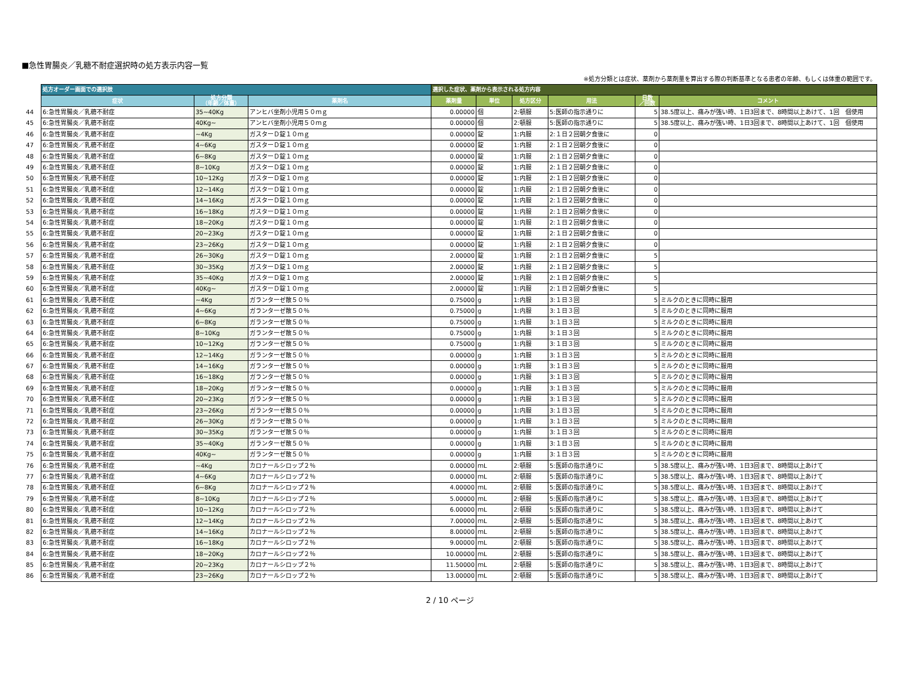■急性胃腸炎／乳糖不耐症選択時の処方表示内容一覧
※処方分類とは症状、薬剤から薬剤量を算出する際の判断基準となる患者の年齢、もしくは体重の範囲です。
| | 処方オーダー画面での選択肢 | | | 選択した症状、薬剤から表示される処方内容 | | | | | |
| | 症状 | 処方分類 （年齢／体重） | 薬剤名 | 薬剤量 | 単位 | 処方区分 | 用法 | 日数 ／回数 | コメント |
| 44 | 6:急性胃腸炎／乳糖不耐症 | 35~40Kg | アンヒバ坐剤小児用５０ｍｇ | 0.00000 | 個 | 2:頓服 | 5:医師の指示通りに | 5 | 38.5度以上、痛みが強い時、1日3回まで、8時間以上あけて、1回 個使用 |
| 45 | 6:急性胃腸炎／乳糖不耐症 | 40Kg~ | アンヒバ坐剤小児用５０ｍｇ | 0.00000 | 個 | 2:頓服 | 5:医師の指示通りに | 5 | 38.5度以上、痛みが強い時、1日3回まで、8時間以上あけて、1回 個使用 |
| 46 | 6:急性胃腸炎／乳糖不耐症 | ~4Kg | ガスターＤ錠１０ｍｇ | 0.00000 | 錠 | 1:内服 | 2:１日２回朝夕食後に | 0 | |
| 47 | 6:急性胃腸炎／乳糖不耐症 | 4~6Kg | ガスターＤ錠１０ｍｇ | 0.00000 | 錠 | 1:内服 | 2:１日２回朝夕食後に | 0 | |
| 48 | 6:急性胃腸炎／乳糖不耐症 | 6~8Kg | ガスターＤ錠１０ｍｇ | 0.00000 | 錠 | 1:内服 | 2:１日２回朝夕食後に | 0 | |
| 49 | 6:急性胃腸炎／乳糖不耐症 | 8~10Kg | ガスターＤ錠１０ｍｇ | 0.00000 | 錠 | 1:内服 | 2:１日２回朝夕食後に | 0 | |
| 50 | 6:急性胃腸炎／乳糖不耐症 | 10~12Kg | ガスターＤ錠１０ｍｇ | 0.00000 | 錠 | 1:内服 | 2:１日２回朝夕食後に | 0 | |
| 51 | 6:急性胃腸炎／乳糖不耐症 | 12~14Kg | ガスターＤ錠１０ｍｇ | 0.00000 | 錠 | 1:内服 | 2:１日２回朝夕食後に | 0 | |
| 52 | 6:急性胃腸炎／乳糖不耐症 | 14~16Kg | ガスターＤ錠１０ｍｇ | 0.00000 | 錠 | 1:内服 | 2:１日２回朝夕食後に | 0 | |
| 53 | 6:急性胃腸炎／乳糖不耐症 | 16~18Kg | ガスターＤ錠１０ｍｇ | 0.00000 | 錠 | 1:内服 | 2:１日２回朝夕食後に | 0 | |
| 54 | 6:急性胃腸炎／乳糖不耐症 | 18~20Kg | ガスターＤ錠１０ｍｇ | 0.00000 | 錠 | 1:内服 | 2:１日２回朝夕食後に | 0 | |
| 55 | 6:急性胃腸炎／乳糖不耐症 | 20~23Kg | ガスターＤ錠１０ｍｇ | 0.00000 | 錠 | 1:内服 | 2:１日２回朝夕食後に | 0 | |
| 56 | 6:急性胃腸炎／乳糖不耐症 | 23~26Kg | ガスターＤ錠１０ｍｇ | 0.00000 | 錠 | 1:内服 | 2:１日２回朝夕食後に | 0 | |
| 57 | 6:急性胃腸炎／乳糖不耐症 | 26~30Kg | ガスターＤ錠１０ｍｇ | 2.00000 | 錠 | 1:内服 | 2:１日２回朝夕食後に | 5 | |
| 58 | 6:急性胃腸炎／乳糖不耐症 | 30~35Kg | ガスターＤ錠１０ｍｇ | 2.00000 | 錠 | 1:内服 | 2:１日２回朝夕食後に | 5 | |
| 59 | 6:急性胃腸炎／乳糖不耐症 | 35~40Kg | ガスターＤ錠１０ｍｇ | 2.00000 | 錠 | 1:内服 | 2:１日２回朝夕食後に | 5 | |
| 60 | 6:急性胃腸炎／乳糖不耐症 | 40Kg~ | ガスターＤ錠１０ｍｇ | 2.00000 | 錠 | 1:内服 | 2:１日２回朝夕食後に | 5 | |
| 61 | 6:急性胃腸炎／乳糖不耐症 | ~4Kg | ガランターゼ散５０％ | 0.75000 | g | 1:内服 | 3:１日３回 | 5 | ミルクのときに同時に服用 |
| 62 | 6:急性胃腸炎／乳糖不耐症 | 4~6Kg | ガランターゼ散５０％ | 0.75000 | g | 1:内服 | 3:１日３回 | 5 | ミルクのときに同時に服用 |
| 63 | 6:急性胃腸炎／乳糖不耐症 | 6~8Kg | ガランターゼ散５０％ | 0.75000 | g | 1:内服 | 3:１日３回 | 5 | ミルクのときに同時に服用 |
| 64 | 6:急性胃腸炎／乳糖不耐症 | 8~10Kg | ガランターゼ散５０％ | 0.75000 | g | 1:内服 | 3:１日３回 | 5 | ミルクのときに同時に服用 |
| 65 | 6:急性胃腸炎／乳糖不耐症 | 10~12Kg | ガランターゼ散５０％ | 0.75000 | g | 1:内服 | 3:１日３回 | 5 | ミルクのときに同時に服用 |
| 66 | 6:急性胃腸炎／乳糖不耐症 | 12~14Kg | ガランターゼ散５０％ | 0.00000 | g | 1:内服 | 3:１日３回 | 5 | ミルクのときに同時に服用 |
| 67 | 6:急性胃腸炎／乳糖不耐症 | 14~16Kg | ガランターゼ散５０％ | 0.00000 | g | 1:内服 | 3:１日３回 | 5 | ミルクのときに同時に服用 |
| 68 | 6:急性胃腸炎／乳糖不耐症 | 16~18Kg | ガランターゼ散５０％ | 0.00000 | g | 1:内服 | 3:１日３回 | 5 | ミルクのときに同時に服用 |
| 69 | 6:急性胃腸炎／乳糖不耐症 | 18~20Kg | ガランターゼ散５０％ | 0.00000 | g | 1:内服 | 3:１日３回 | 5 | ミルクのときに同時に服用 |
| 70 | 6:急性胃腸炎／乳糖不耐症 | 20~23Kg | ガランターゼ散５０％ | 0.00000 | g | 1:内服 | 3:１日３回 | 5 | ミルクのときに同時に服用 |
| 71 | 6:急性胃腸炎／乳糖不耐症 | 23~26Kg | ガランターゼ散５０％ | 0.00000 | g | 1:内服 | 3:１日３回 | 5 | ミルクのときに同時に服用 |
| 72 | 6:急性胃腸炎／乳糖不耐症 | 26~30Kg | ガランターゼ散５０％ | 0.00000 | g | 1:内服 | 3:１日３回 | 5 | ミルクのときに同時に服用 |
| 73 | 6:急性胃腸炎／乳糖不耐症 | 30~35Kg | ガランターゼ散５０％ | 0.00000 | g | 1:内服 | 3:１日３回 | 5 | ミルクのときに同時に服用 |
| 74 | 6:急性胃腸炎／乳糖不耐症 | 35~40Kg | ガランターゼ散５０％ | 0.00000 | g | 1:内服 | 3:１日３回 | 5 | ミルクのときに同時に服用 |
| 75 | 6:急性胃腸炎／乳糖不耐症 | 40Kg~ | ガランターゼ散５０％ | 0.00000 | g | 1:内服 | 3:１日３回 | 5 | ミルクのときに同時に服用 |
| 76 | 6:急性胃腸炎／乳糖不耐症 | ~4Kg | カロナールシロップ２％ | 0.00000 | ｍL | 2:頓服 | 5:医師の指示通りに | 5 | 38.5度以上、痛みが強い時、1日3回まで、8時間以上あけて |
| 77 | 6:急性胃腸炎／乳糖不耐症 | 4~6Kg | カロナールシロップ２％ | 0.00000 | ｍL | 2:頓服 | 5:医師の指示通りに | 5 | 38.5度以上、痛みが強い時、1日3回まで、8時間以上あけて |
| 78 | 6:急性胃腸炎／乳糖不耐症 | 6~8Kg | カロナールシロップ２％ | 4.00000 | ｍL | 2:頓服 | 5:医師の指示通りに | 5 | 38.5度以上、痛みが強い時、1日3回まで、8時間以上あけて |
| 79 | 6:急性胃腸炎／乳糖不耐症 | 8~10Kg | カロナールシロップ２％ | 5.00000 | ｍL | 2:頓服 | 5:医師の指示通りに | 5 | 38.5度以上、痛みが強い時、1日3回まで、8時間以上あけて |
| 80 | 6:急性胃腸炎／乳糖不耐症 | 10~12Kg | カロナールシロップ２％ | 6.00000 | ｍL | 2:頓服 | 5:医師の指示通りに | 5 | 38.5度以上、痛みが強い時、1日3回まで、8時間以上あけて |
| 81 | 6:急性胃腸炎／乳糖不耐症 | 12~14Kg | カロナールシロップ２％ | 7.00000 | ｍL | 2:頓服 | 5:医師の指示通りに | 5 | 38.5度以上、痛みが強い時、1日3回まで、8時間以上あけて |
| 82 | 6:急性胃腸炎／乳糖不耐症 | 14~16Kg | カロナールシロップ２％ | 8.00000 | ｍL | 2:頓服 | 5:医師の指示通りに | 5 | 38.5度以上、痛みが強い時、1日3回まで、8時間以上あけて |
| 83 | 6:急性胃腸炎／乳糖不耐症 | 16~18Kg | カロナールシロップ２％ | 9.00000 | ｍL | 2:頓服 | 5:医師の指示通りに | 5 | 38.5度以上、痛みが強い時、1日3回まで、8時間以上あけて |
| 84 | 6:急性胃腸炎／乳糖不耐症 | 18~20Kg | カロナールシロップ２％ | 10.00000 | ｍL | 2:頓服 | 5:医師の指示通りに | 5 | 38.5度以上、痛みが強い時、1日3回まで、8時間以上あけて |
| 85 | 6:急性胃腸炎／乳糖不耐症 | 20~23Kg | カロナールシロップ２％ | 11.50000 | ｍL | 2:頓服 | 5:医師の指示通りに | 5 | 38.5度以上、痛みが強い時、1日3回まで、8時間以上あけて |
| 86 | 6:急性胃腸炎／乳糖不耐症 | 23~26Kg | カロナールシロップ２％ | 13.00000 | ｍL | 2:頓服 | 5:医師の指示通りに | 5 | 38.5度以上、痛みが強い時、1日3回まで、8時間以上あけて |
2 / 10 ページ